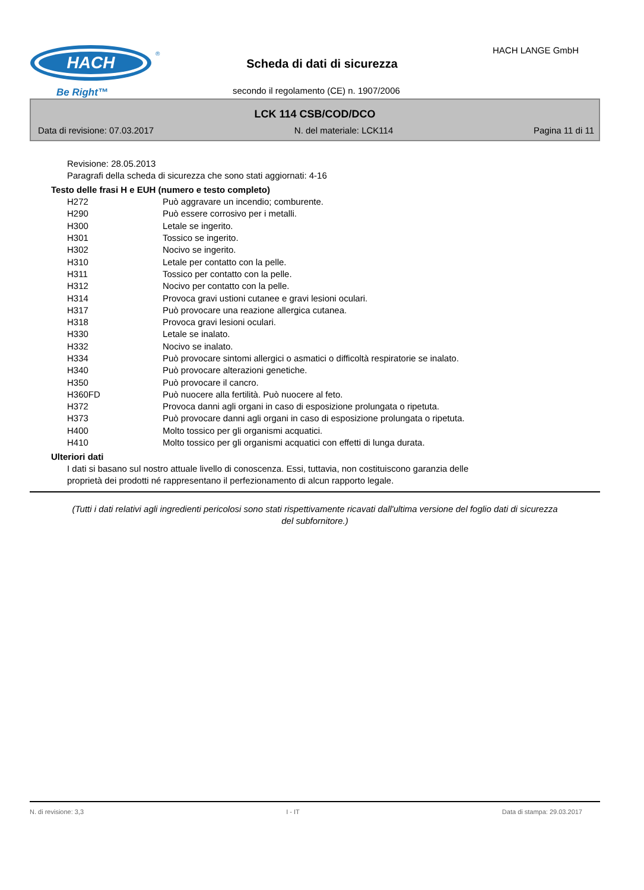HACH
®
Be Right™
HACH LANGE GmbH
Scheda di dati di sicurezza
secondo il regolamento (CE) n. 1907/2006
LCK 114 CSB/COD/DCO
Data di revisione: 07.03.2017 N. del materiale: LCK114 Pagina 11 di 11
Revisione: 28.05.2013
Paragrafi della scheda di sicurezza che sono stati aggiornati: 4-16
Testo delle frasi H e EUH (numero e testo completo)
| H272 | Può aggravare un incendio; comburente. |
| H290 | Può essere corrosivo per i metalli. |
| H300 | Letale se ingerito. |
| H301 | Tossico se ingerito. |
| H302 | Nocivo se ingerito. |
| H310 | Letale per contatto con la pelle. |
| H311 | Tossico per contatto con la pelle. |
| H312 | Nocivo per contatto con la pelle. |
| H314 | Provoca gravi ustioni cutanee e gravi lesioni oculari. |
| H317 | Può provocare una reazione allergica cutanea. |
| H318 | Provoca gravi lesioni oculari. |
| H330 | Letale se inalato. |
| H332 | Nocivo se inalato. |
| H334 | Può provocare sintomi allergici o asmatici o difficoltà respiratorie se inalato. |
| H340 | Può provocare alterazioni genetiche. |
| H350 | Può provocare il cancro. |
| H360FD | Può nuocere alla fertilità. Può nuocere al feto. |
| H372 | Provoca danni agli organi in caso di esposizione prolungata o ripetuta. |
| H373 | Può provocare danni agli organi in caso di esposizione prolungata o ripetuta. |
| H400 | Molto tossico per gli organismi acquatici. |
| H410 | Molto tossico per gli organismi acquatici con effetti di lunga durata. |
Ulteriori dati
I dati si basano sul nostro attuale livello di conoscenza. Essi, tuttavia, non costituiscono garanzia delle
proprietà dei prodotti né rappresentano il perfezionamento di alcun rapporto legale.
(Tutti i dati relativi agli ingredienti pericolosi sono stati rispettivamente ricavati dall'ultima versione del foglio dati di sicurezza del subfornitore.)
N. di revisione: 3,3 I - IT Data di stampa: 29.03.2017